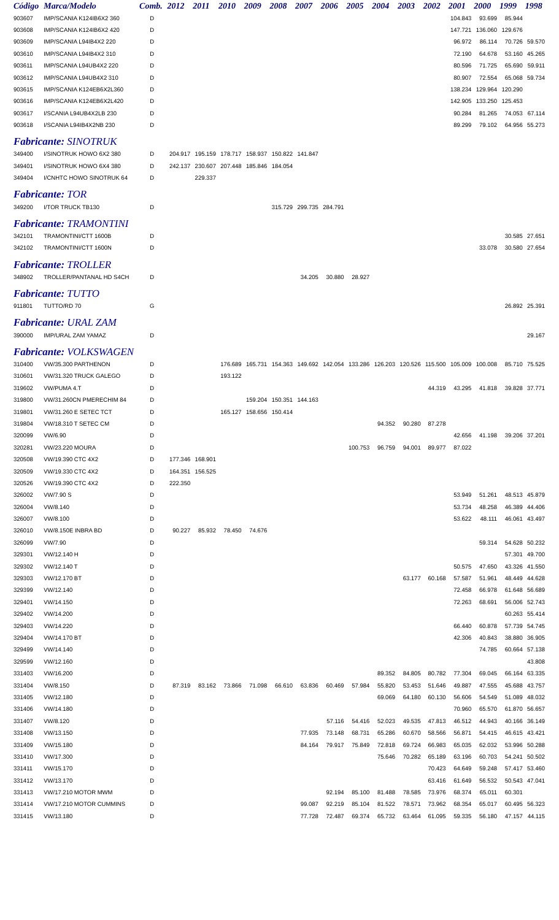| Código | Marca/Modelo | Comb. | 2012 | 2011 | 2010 | 2009 | 2008 | 2007 | 2006 | 2005 | 2004 | 2003 | 2002 | 2001 | 2000 | 1999 | 1998 |
| --- | --- | --- | --- | --- | --- | --- | --- | --- | --- | --- | --- | --- | --- | --- | --- | --- | --- |
| 903607 | IMP/SCANIA K124IB6X2 360 | D | | | | | | | | | | | | 104.843 | 93.699 | 85.944 | |
| 903608 | IMP/SCANIA K124IB6X2 420 | D | | | | | | | | | | | | 147.721 | 136.060 | 129.676 | |
| 903609 | IMP/SCANIA L94IB4X2 220 | D | | | | | | | | | | | | 96.972 | 86.114 | 70.726 | 59.570 |
| 903610 | IMP/SCANIA L94IB4X2 310 | D | | | | | | | | | | | | 72.190 | 64.678 | 53.160 | 45.265 |
| 903611 | IMP/SCANIA L94UB4X2 220 | D | | | | | | | | | | | | 80.596 | 71.725 | 65.690 | 59.911 |
| 903612 | IMP/SCANIA L94UB4X2 310 | D | | | | | | | | | | | | 80.907 | 72.554 | 65.068 | 59.734 |
| 903615 | IMP/SCANIA K124EB6X2L360 | D | | | | | | | | | | | | 138.234 | 129.964 | 120.290 | |
| 903616 | IMP/SCANIA K124EB6X2L420 | D | | | | | | | | | | | | 142.905 | 133.250 | 125.453 | |
| 903617 | I/SCANIA L94UB4X2LB 230 | D | | | | | | | | | | | | 90.284 | 81.265 | 74.053 | 67.114 |
| 903618 | I/SCANIA L94IB4X2NB 230 | D | | | | | | | | | | | | 89.299 | 79.102 | 64.956 | 55.273 |
| Fabricante: SINOTRUK | | | | | | | | | | | | | | | | | |
| 349400 | I/SINOTRUK HOWO 6X2 380 | D | 204.917 | 195.159 | 178.717 | 158.937 | 150.822 | 141.847 | | | | | | | | | |
| 349401 | I/SINOTRUK HOWO 6X4 380 | D | 242.137 | 230.607 | 207.448 | 185.846 | 184.054 | | | | | | | | | | |
| 349404 | I/CNHTC HOWO SINOTRUK 64 | D | | 229.337 | | | | | | | | | | | | | |
| Fabricante: TOR | | | | | | | | | | | | | | | | | |
| 349200 | I/TOR TRUCK TB130 | D | | | | | 315.729 | 299.735 | 284.791 | | | | | | | | |
| Fabricante: TRAMONTINI | | | | | | | | | | | | | | | | | |
| 342101 | TRAMONTINI/CTT 1600B | D | | | | | | | | | | | | | | 30.585 | 27.651 |
| 342102 | TRAMONTINI/CTT 1600N | D | | | | | | | | | | | | | 33.078 | 30.580 | 27.654 |
| Fabricante: TROLLER | | | | | | | | | | | | | | | | | |
| 348902 | TROLLER/PANTANAL HD S4CH | D | | | | | | 34.205 | 30.880 | 28.927 | | | | | | | |
| Fabricante: TUTTO | | | | | | | | | | | | | | | | | |
| 911801 | TUTTO/RD 70 | G | | | | | | | | | | | | | | 26.892 | 25.391 |
| Fabricante: URAL ZAM | | | | | | | | | | | | | | | | | |
| 390000 | IMP/URAL ZAM YAMAZ | D | | | | | | | | | | | | | | | 29.167 |
| Fabricante: VOLKSWAGEN | | | | | | | | | | | | | | | | | |
| 310400 | VW/35.300 PARTHENON | D | | | 176.689 | 165.731 | 154.363 | 149.692 | 142.054 | 133.286 | 126.203 | 120.526 | 115.500 | 105.009 | 100.008 | 85.710 | 75.525 |
| 310601 | VW/31.320 TRUCK GALEGO | D | | | 193.122 | | | | | | | | | | | | |
| 319602 | VW/PUMA 4.T | D | | | | | | | | | | | 44.319 | 43.295 | 41.818 | 39.828 | 37.771 |
| 319800 | VW/31.260CN PMERECHIM 84 | D | | | | 159.204 | 150.351 | 144.163 | | | | | | | | | |
| 319801 | VW/31.260 E SETEC TCT | D | | | 165.127 | 158.656 | 150.414 | | | | | | | | | | |
| 319804 | VW/18.310 T SETEC CM | D | | | | | | | | | 94.352 | 90.280 | 87.278 | | | | |
| 320099 | VW/6.90 | D | | | | | | | | | | | | 42.656 | 41.198 | 39.206 | 37.201 |
| 320281 | VW/23.220 MOURA | D | | | | | | | | 100.753 | 96.759 | 94.001 | 89.977 | 87.022 | | | |
| 320508 | VW/19.390 CTC 4X2 | D | 177.346 | 168.901 | | | | | | | | | | | | | |
| 320509 | VW/19.330 CTC 4X2 | D | 164.351 | 156.525 | | | | | | | | | | | | | |
| 320526 | VW/19.390 CTC 4X2 | D | 222.350 | | | | | | | | | | | | | | |
| 326002 | VW/7.90 S | D | | | | | | | | | | | | 53.949 | 51.261 | 48.513 | 45.879 |
| 326004 | VW/8.140 | D | | | | | | | | | | | | 53.734 | 48.258 | 46.389 | 44.406 |
| 326007 | VW/8.100 | D | | | | | | | | | | | | 53.622 | 48.111 | 46.061 | 43.497 |
| 326010 | VW/8.150E INBRA BD | D | 90.227 | 85.932 | 78.450 | 74.676 | | | | | | | | | | | |
| 326099 | VW/7.90 | D | | | | | | | | | | | | | 59.314 | 54.628 | 50.232 |
| 329301 | VW/12.140 H | D | | | | | | | | | | | | | | 57.301 | 49.700 |
| 329302 | VW/12.140 T | D | | | | | | | | | | | | 50.575 | 47.650 | 43.326 | 41.550 |
| 329303 | VW/12.170 BT | D | | | | | | | | | | 63.177 | 60.168 | 57.587 | 51.961 | 48.449 | 44.628 |
| 329399 | VW/12.140 | D | | | | | | | | | | | | 72.458 | 66.978 | 61.648 | 56.689 |
| 329401 | VW/14.150 | D | | | | | | | | | | | | 72.263 | 68.691 | 56.006 | 52.743 |
| 329402 | VW/14.200 | D | | | | | | | | | | | | | | 60.263 | 55.414 |
| 329403 | VW/14.220 | D | | | | | | | | | | | | 66.440 | 60.878 | 57.739 | 54.745 |
| 329404 | VW/14.170 BT | D | | | | | | | | | | | | 42.306 | 40.843 | 38.880 | 36.905 |
| 329499 | VW/14.140 | D | | | | | | | | | | | | | 74.785 | 60.664 | 57.138 |
| 329599 | VW/12.160 | D | | | | | | | | | | | | | | | 43.808 |
| 331403 | VW/16.200 | D | | | | | | | | | 89.352 | 84.805 | 80.782 | 77.304 | 69.045 | 66.164 | 63.335 |
| 331404 | VW/8.150 | D | 87.319 | 83.162 | 73.866 | 71.098 | 66.610 | 63.836 | 60.469 | 57.984 | 55.820 | 53.453 | 51.646 | 49.887 | 47.555 | 45.688 | 43.757 |
| 331405 | VW/12.180 | D | | | | | | | | | 69.069 | 64.180 | 60.130 | 56.606 | 54.549 | 51.089 | 48.032 |
| 331406 | VW/14.180 | D | | | | | | | | | | | | 70.960 | 65.570 | 61.870 | 56.657 |
| 331407 | VW/8.120 | D | | | | | | | 57.116 | 54.416 | 52.023 | 49.535 | 47.813 | 46.512 | 44.943 | 40.166 | 36.149 |
| 331408 | VW/13.150 | D | | | | | | 77.935 | 73.148 | 68.731 | 65.286 | 60.670 | 58.566 | 56.871 | 54.415 | 46.615 | 43.421 |
| 331409 | VW/15.180 | D | | | | | | 84.164 | 79.917 | 75.849 | 72.818 | 69.724 | 66.983 | 65.035 | 62.032 | 53.996 | 50.288 |
| 331410 | VW/17.300 | D | | | | | | | | | 75.646 | 70.282 | 65.189 | 63.196 | 60.703 | 54.241 | 50.502 |
| 331411 | VW/15.170 | D | | | | | | | | | | | 70.423 | 64.649 | 59.248 | 57.417 | 53.460 |
| 331412 | VW/13.170 | D | | | | | | | | | | | 63.416 | 61.649 | 56.532 | 50.543 | 47.041 |
| 331413 | VW/17.210 MOTOR MWM | D | | | | | | | 92.194 | 85.100 | 81.488 | 78.585 | 73.976 | 68.374 | 65.011 | 60.301 | |
| 331414 | VW/17.210 MOTOR CUMMINS | D | | | | | | 99.087 | 92.219 | 85.104 | 81.522 | 78.571 | 73.962 | 68.354 | 65.017 | 60.495 | 56.323 |
| 331415 | VW/13.180 | D | | | | | | 77.728 | 72.487 | 69.374 | 65.732 | 63.464 | 61.095 | 59.335 | 56.180 | 47.157 | 44.115 |